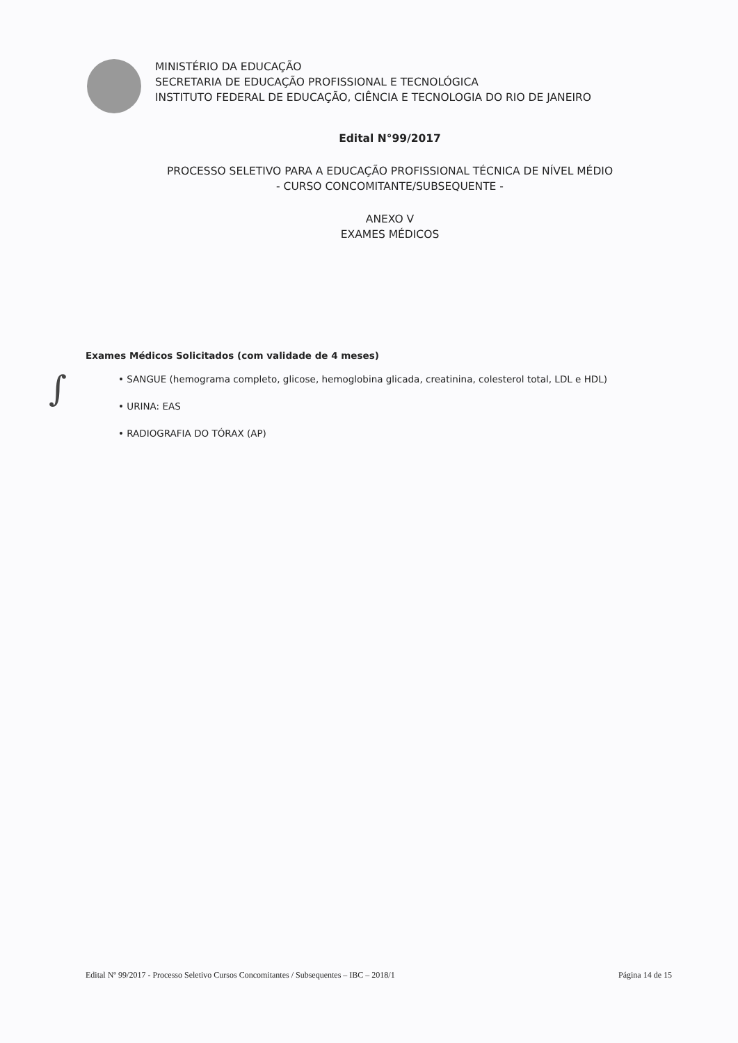MINISTÉRIO DA EDUCAÇÃO
SECRETARIA DE EDUCAÇÃO PROFISSIONAL E TECNOLÓGICA
INSTITUTO FEDERAL DE EDUCAÇÃO, CIÊNCIA E TECNOLOGIA DO RIO DE JANEIRO
Edital N°99/2017
PROCESSO SELETIVO PARA A EDUCAÇÃO PROFISSIONAL TÉCNICA DE NÍVEL MÉDIO
- CURSO CONCOMITANTE/SUBSEQUENTE -
ANEXO V
EXAMES MÉDICOS
Exames Médicos Solicitados (com validade de 4 meses)
• SANGUE (hemograma completo, glicose, hemoglobina glicada, creatinina, colesterol total, LDL e HDL)
• URINA: EAS
• RADIOGRAFIA DO TÓRAX (AP)
∫
Edital Nº 99/2017 - Processo Seletivo Cursos Concomitantes / Subsequentes – IBC – 2018/1 Página 14 de 15